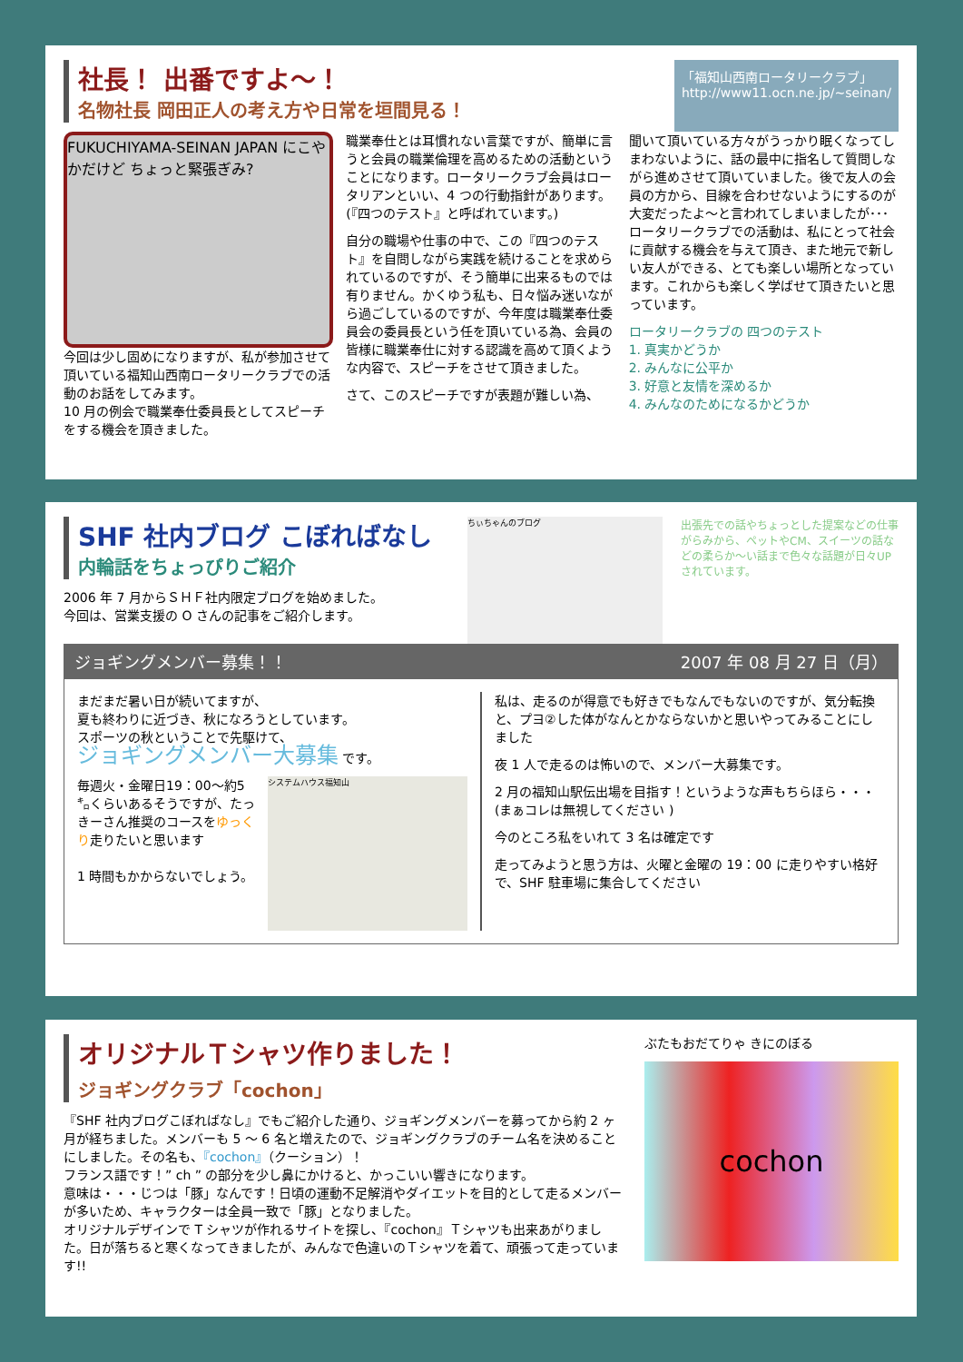社長！ 出番ですよ〜！
名物社長 岡田正人の考え方や日常を垣間見る！
「福知山西南ロータリークラブ」
http://www11.ocn.ne.jp/~seinan/
FUKUCHIYAMA-SEINAN JAPAN にこやかだけど ちょっと緊張ぎみ?
今回は少し固めになりますが、私が参加させて頂いている福知山西南ロータリークラブでの活動のお話をしてみます。
10 月の例会で職業奉仕委員長としてスピーチをする機会を頂きました。
職業奉仕とは耳慣れない言葉ですが、簡単に言うと会員の職業倫理を高めるための活動ということになります。ロータリークラブ会員はロータリアンといい、4 つの行動指針があります。(『四つのテスト』と呼ばれています。)
自分の職場や仕事の中で、この『四つのテスト』を自問しながら実践を続けることを求められているのですが、そう簡単に出来るものでは有りません。かくゆう私も、日々悩み迷いながら過ごしているのですが、今年度は職業奉仕委員会の委員長という任を頂いている為、会員の皆様に職業奉仕に対する認識を高めて頂くような内容で、スピーチをさせて頂きました。
さて、このスピーチですが表題が難しい為、
聞いて頂いている方々がうっかり眠くなってしまわないように、話の最中に指名して質問しながら進めさせて頂いていました。後で友人の会員の方から、目線を合わせないようにするのが大変だったよ〜と言われてしまいましたが･･･
ロータリークラブでの活動は、私にとって社会に貢献する機会を与えて頂き、また地元で新しい友人ができる、とても楽しい場所となっています。これからも楽しく学ばせて頂きたいと思っています。
ロータリークラブの 四つのテスト
1. 真実かどうか
2. みんなに公平か
3. 好意と友情を深めるか
4. みんなのためになるかどうか
SHF 社内ブログ こぼればなし
内輪話をちょっぴりご紹介
2006 年 7 月からＳＨＦ社内限定ブログを始めました。
今回は、営業支援の O さんの記事をご紹介します。
ちぃちゃんのブログ
出張先での話やちょっとした提案などの仕事がらみから、ペットやCM、スイーツの話などの柔らか〜い話まで色々な話題が日々UP されています。
ジョギングメンバー募集！！ 2007 年 08 月 27 日（月）
まだまだ暑い日が続いてますが、
夏も終わりに近づき、秋になろうとしています。
スポーツの秋ということで先駆けて、
ジョギングメンバー大募集 です。
毎週火・金曜日19：00〜約5 ㌔くらいあるそうですが、たっきーさん推奨のコースをゆっくり走りたいと思います
1 時間もかからないでしょう。
システムハウス福知山
私は、走るのが得意でも好きでもなんでもないのですが、気分転換と、プヨ②した体がなんとかならないかと思いやってみることにしました
夜 1 人で走るのは怖いので、メンバー大募集です。
2 月の福知山駅伝出場を目指す！というような声もちらほら・・・(まぁコレは無視してください )
今のところ私をいれて 3 名は確定です
走ってみようと思う方は、火曜と金曜の 19：00 に走りやすい格好で、SHF 駐車場に集合してください
オリジナルＴシャツ作りました！
ジョギングクラブ「cochon」
『SHF 社内ブログこぼればなし』でもご紹介した通り、ジョギングメンバーを募ってから約 2 ヶ月が経ちました。メンバーも 5 〜 6 名と増えたので、ジョギングクラブのチーム名を決めることにしました。その名も、『cochon』（クーション）！
フランス語です！” ch ” の部分を少し鼻にかけると、かっこいい響きになります。
意味は・・・じつは「豚」なんです！日頃の運動不足解消やダイエットを目的として走るメンバーが多いため、キャラクターは全員一致で「豚」となりました。
オリジナルデザインで T シャツが作れるサイトを探し、『cochon』Ｔシャツも出来あがりました。日が落ちると寒くなってきましたが、みんなで色違いのＴシャツを着て、頑張って走っています!!
ぶたもおだてりゃ きにのぼる
cochon